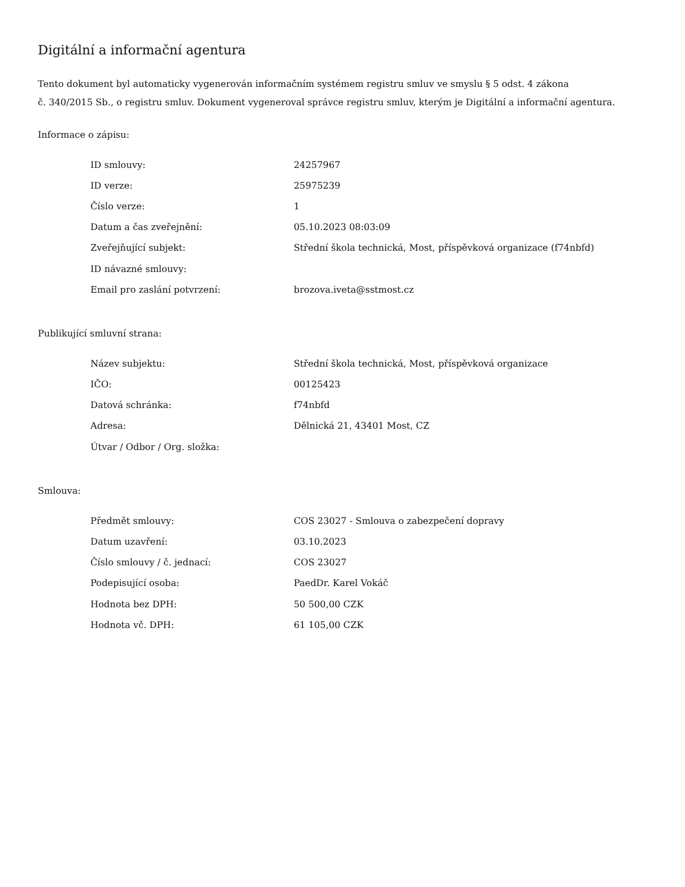Digitální a informační agentura
Tento dokument byl automaticky vygenerován informačním systémem registru smluv ve smyslu § 5 odst. 4 zákona
č. 340/2015 Sb., o registru smluv. Dokument vygeneroval správce registru smluv, kterým je Digitální a informační agentura.
Informace o zápisu:
| ID smlouvy: | 24257967 |
| ID verze: | 25975239 |
| Číslo verze: | 1 |
| Datum a čas zveřejnění: | 05.10.2023 08:03:09 |
| Zveřejňující subjekt: | Střední škola technická, Most, příspěvková organizace (f74nbfd) |
| ID návazné smlouvy: | |
| Email pro zaslání potvrzení: | brozova.iveta@sstmost.cz |
Publikující smluvní strana:
| Název subjektu: | Střední škola technická, Most, příspěvková organizace |
| IČO: | 00125423 |
| Datová schránka: | f74nbfd |
| Adresa: | Dělnická 21, 43401 Most, CZ |
| Útvar / Odbor / Org. složka: | |
Smlouva:
| Předmět smlouvy: | COS 23027 - Smlouva o zabezpečení dopravy |
| Datum uzavření: | 03.10.2023 |
| Číslo smlouvy / č. jednací: | COS 23027 |
| Podepisující osoba: | PaedDr. Karel Vokáč |
| Hodnota bez DPH: | 50 500,00 CZK |
| Hodnota vč. DPH: | 61 105,00 CZK |